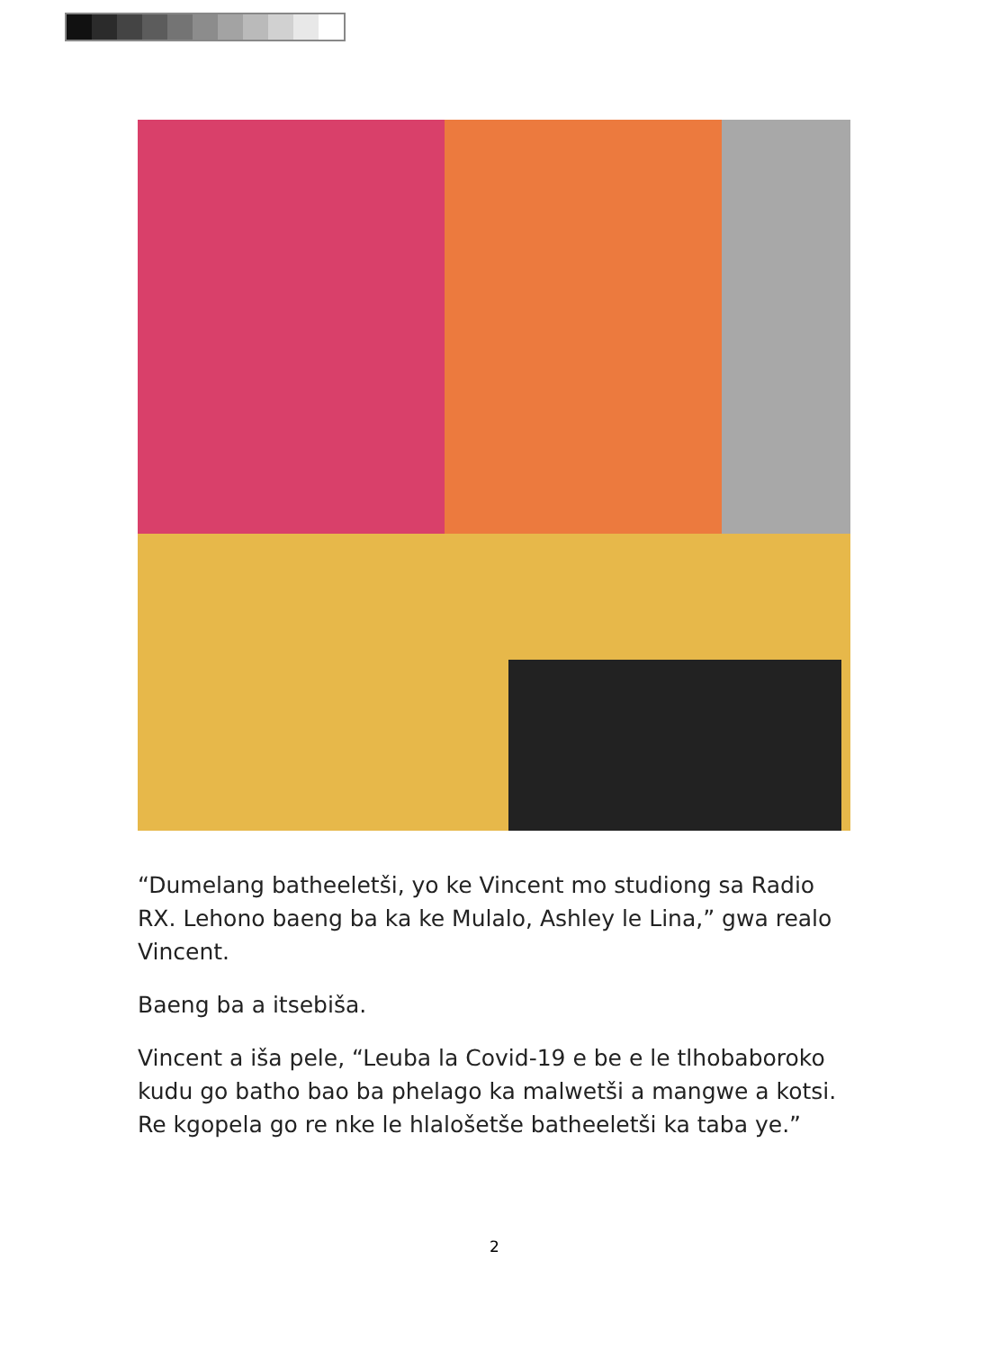“Dumelang batheeletši, yo ke Vincent mo studiong sa Radio RX. Lehono baeng ba ka ke Mulalo, Ashley le Lina,” gwa realo Vincent.
Baeng ba a itsebiša.
Vincent a iša pele, “Leuba la Covid-19 e be e le tlhobaboroko kudu go batho bao ba phelago ka malwetši a mangwe a kotsi. Re kgopela go re nke le hlalošetše batheeletši ka taba ye.”
2